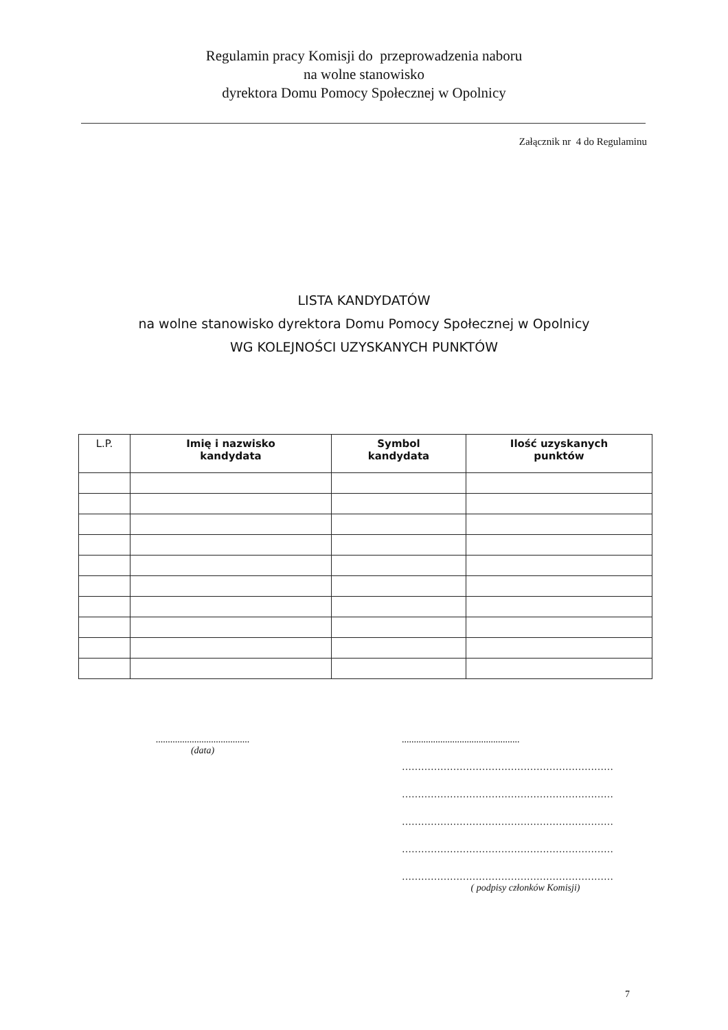Regulamin pracy Komisji do przeprowadzenia naboru
na wolne stanowisko
dyrektora Domu Pomocy Społecznej w Opolnicy
Załącznik nr 4 do Regulaminu
LISTA KANDYDATÓW
na wolne stanowisko dyrektora Domu Pomocy Społecznej w Opolnicy
WG KOLEJNOŚCI UZYSKANYCH PUNKTÓW
| L.P. | Imię i nazwisko kandydata | Symbol kandydata | Ilość uzyskanych punktów |
| --- | --- | --- | --- |
.......................................
(data)
.................................................
…………………………………………………………
…………………………………………………………
…………………………………………………………
…………………………………………………………
…………………………………………………………
( podpisy członków Komisji)
7